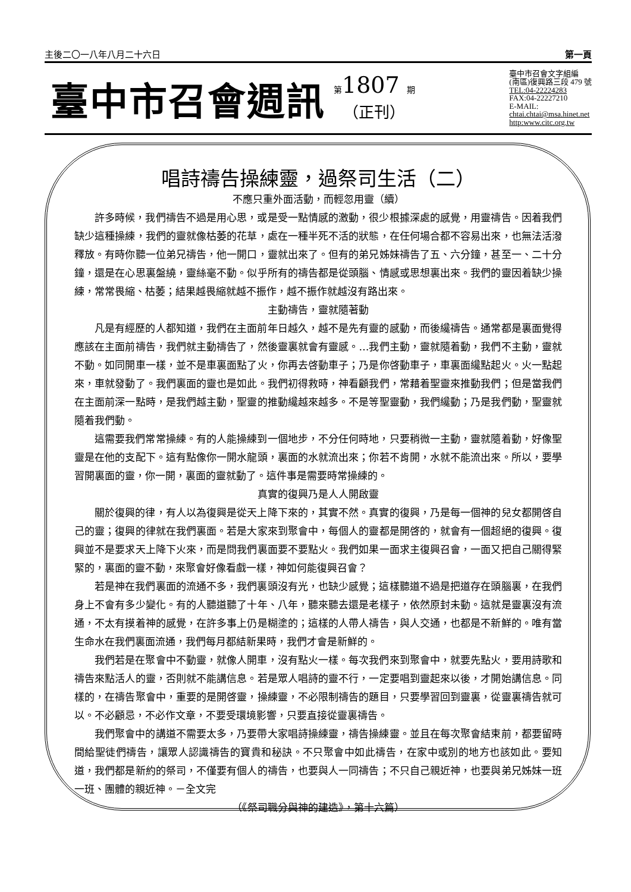主後二〇一八年八月二十六日 第一頁
臺中市召會週訊
第1807 期
（正刊）
臺中市召會文字組編
(南區)復興路三段 479 號
TEL:04-22224283
FAX:04-22227210
E-MAIL:
chtai.chtai@msa.hinet.net
http:www.citc.org.tw
唱詩禱告操練靈，過祭司生活（二）
不應只重外面活動，而輕忽用靈（續）
許多時候，我們禱告不過是用心思，或是受一點情感的激動，很少根據深處的感覺，用靈禱告。因着我們缺少這種操練，我們的靈就像枯萎的花草，處在一種半死不活的狀態，在任何場合都不容易出來，也無法活潑釋放。有時你聽一位弟兄禱告，他一開口，靈就出來了。但有的弟兄姊妹禱告了五、六分鐘，甚至一、二十分鐘，還是在心思裏盤繞，靈絲毫不動。似乎所有的禱告都是從頭腦、情感或思想裏出來。我們的靈因着缺少操練，常常畏縮、枯萎；結果越畏縮就越不振作，越不振作就越沒有路出來。
主動禱告，靈就隨著動
凡是有經歷的人都知道，我們在主面前年日越久，越不是先有靈的感動，而後纔禱告。通常都是裏面覺得應該在主面前禱告，我們就主動禱告了，然後靈裏就會有靈感。…我們主動，靈就隨着動，我們不主動，靈就不動。如同開車一樣，並不是車裏面點了火，你再去啓動車子；乃是你啓動車子，車裏面纔點起火。火一點起來，車就發動了。我們裏面的靈也是如此。我們初得救時，神看顧我們，常藉着聖靈來推動我們；但是當我們在主面前深一點時，是我們越主動，聖靈的推動纔越來越多。不是等聖靈動，我們纔動；乃是我們動，聖靈就隨着我們動。
這需要我們常常操練。有的人能操練到一個地步，不分任何時地，只要稍微一主動，靈就隨着動，好像聖靈是在他的支配下。這有點像你一開水龍頭，裏面的水就流出來；你若不肯開，水就不能流出來。所以，要學習開裏面的靈，你一開，裏面的靈就動了。這件事是需要時常操練的。
真實的復興乃是人人開啟靈
關於復興的律，有人以為復興是從天上降下來的，其實不然。真實的復興，乃是每一個神的兒女都開啓自己的靈；復興的律就在我們裏面。若是大家來到聚會中，每個人的靈都是開啓的，就會有一個超絕的復興。復興並不是要求天上降下火來，而是問我們裏面要不要點火。我們如果一面求主復興召會，一面又把自己關得緊緊的，裏面的靈不動，來聚會好像看戲一樣，神如何能復興召會？
若是神在我們裏面的流通不多，我們裏頭沒有光，也缺少感覺；這樣聽道不過是把道存在頭腦裏，在我們身上不會有多少變化。有的人聽道聽了十年、八年，聽來聽去還是老樣子，依然原封未動。這就是靈裏沒有流通，不太有摸着神的感覺，在許多事上仍是糊塗的；這樣的人帶人禱告，與人交通，也都是不新鮮的。唯有當生命水在我們裏面流通，我們每月都結新果時，我們才會是新鮮的。
我們若是在聚會中不動靈，就像人開車，沒有點火一樣。每次我們來到聚會中，就要先點火，要用詩歌和禱告來點活人的靈，否則就不能講信息。若是眾人唱詩的靈不行，一定要唱到靈起來以後，才開始講信息。同樣的，在禱告聚會中，重要的是開啓靈，操練靈，不必限制禱告的題目，只要學習回到靈裏，從靈裏禱告就可以。不必顧忌，不必作文章，不要受環境影響，只要直接從靈裏禱告。
我們聚會中的講道不需要太多，乃要帶大家唱詩操練靈，禱告操練靈。並且在每次聚會結束前，都要留時間給聖徒們禱告，讓眾人認識禱告的寶貴和秘訣。不只聚會中如此禱告，在家中或別的地方也該如此。要知道，我們都是新約的祭司，不僅要有個人的禱告，也要與人一同禱告；不只自己親近神，也要與弟兄姊妹一班一班、團體的親近神。－全文完
（《祭司職分與神的建造》，第十六篇）